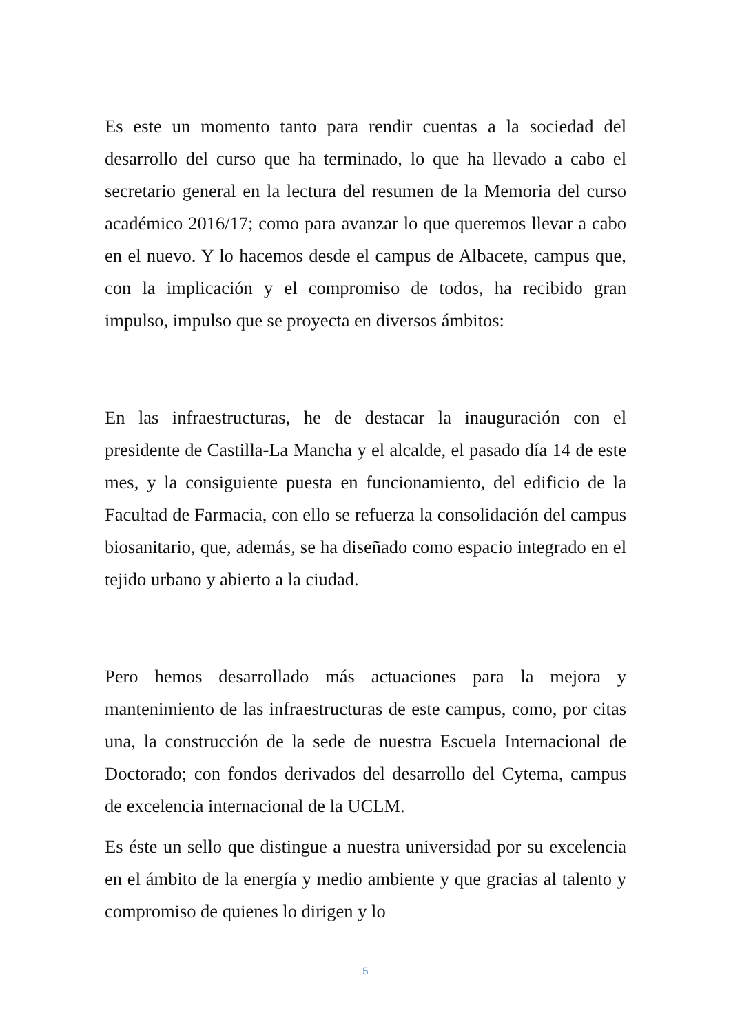Es este un momento tanto para rendir cuentas a la sociedad del desarrollo del curso que ha terminado, lo que ha llevado a cabo el secretario general en la lectura del resumen de la Memoria del curso académico 2016/17; como para avanzar lo que queremos llevar a cabo en el nuevo. Y lo hacemos desde el campus de Albacete, campus que, con la implicación y el compromiso de todos, ha recibido gran impulso, impulso que se proyecta en diversos ámbitos:
En las infraestructuras, he de destacar la inauguración con el presidente de Castilla-La Mancha y el alcalde, el pasado día 14 de este mes, y la consiguiente puesta en funcionamiento, del edificio de la Facultad de Farmacia, con ello se refuerza la consolidación del campus biosanitario, que, además, se ha diseñado como espacio integrado en el tejido urbano y abierto a la ciudad.
Pero hemos desarrollado más actuaciones para la mejora y mantenimiento de las infraestructuras de este campus, como, por citas una, la construcción de la sede de nuestra Escuela Internacional de Doctorado; con fondos derivados del desarrollo del Cytema, campus de excelencia internacional de la UCLM.
Es éste un sello que distingue a nuestra universidad por su excelencia en el ámbito de la energía y medio ambiente y que gracias al talento y compromiso de quienes lo dirigen y lo
5